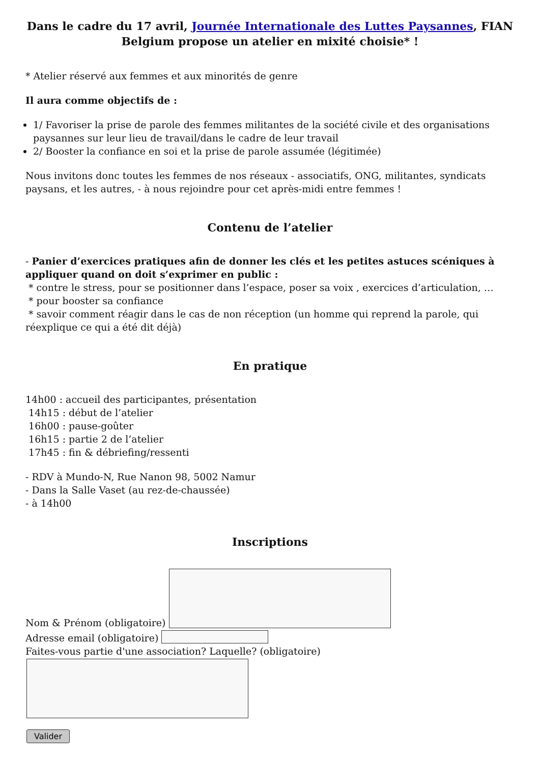Dans le cadre du 17 avril, Journée Internationale des Luttes Paysannes, FIAN Belgium propose un atelier en mixité choisie* !
* Atelier réservé aux femmes et aux minorités de genre
Il aura comme objectifs de :
1/ Favoriser la prise de parole des femmes militantes de la société civile et des organisations paysannes sur leur lieu de travail/dans le cadre de leur travail
2/ Booster la confiance en soi et la prise de parole assumée (légitimée)
Nous invitons donc toutes les femmes de nos réseaux - associatifs, ONG, militantes, syndicats paysans, et les autres, - à nous rejoindre pour cet après-midi entre femmes !
Contenu de l’atelier
- Panier d’exercices pratiques afin de donner les clés et les petites astuces scéniques à appliquer quand on doit s’exprimer en public :
* contre le stress, pour se positionner dans l’espace, poser sa voix , exercices d’articulation, …
* pour booster sa confiance
* savoir comment réagir dans le cas de non réception (un homme qui reprend la parole, qui réexplique ce qui a été dit déjà)
En pratique
14h00 : accueil des participantes, présentation
14h15 : début de l’atelier
16h00 : pause-goûter
16h15 : partie 2 de l’atelier
17h45 : fin & débriefing/ressenti
- RDV à Mundo-N, Rue Nanon 98, 5002 Namur
- Dans la Salle Vaset (au rez-de-chaussée)
- à 14h00
Inscriptions
Nom & Prénom (obligatoire)
Adresse email (obligatoire)
Faites-vous partie d'une association? Laquelle? (obligatoire)
Valider